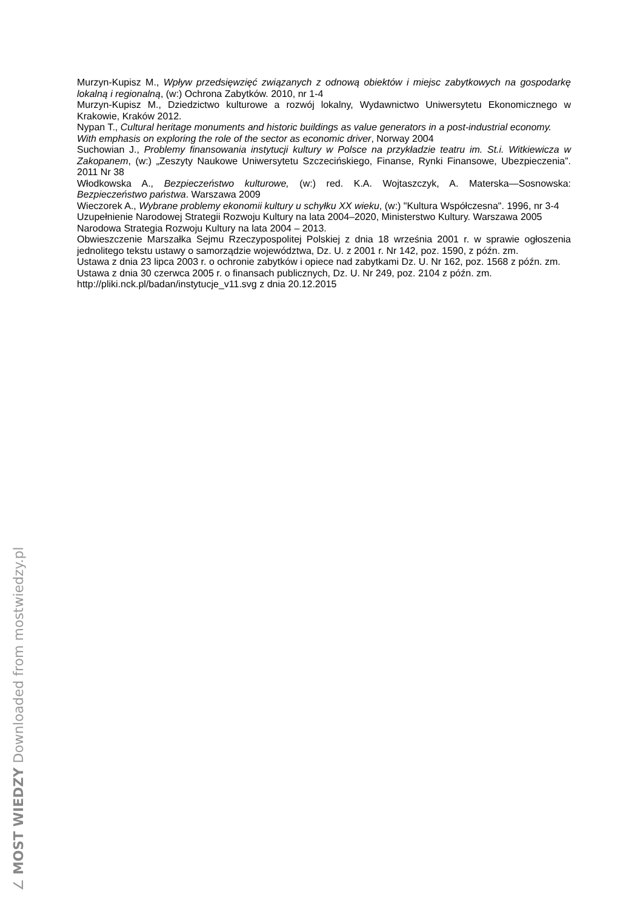Murzyn-Kupisz M., Wpływ przedsięwzięć związanych z odnową obiektów i miejsc zabytkowych na gospodarkę lokalną i regionalną, (w:) Ochrona Zabytków. 2010, nr 1-4
Murzyn-Kupisz M., Dziedzictwo kulturowe a rozwój lokalny, Wydawnictwo Uniwersytetu Ekonomicznego w Krakowie, Kraków 2012.
Nypan T., Cultural heritage monuments and historic buildings as value generators in a post-industrial economy. With emphasis on exploring the role of the sector as economic driver, Norway 2004
Suchowian J., Problemy finansowania instytucji kultury w Polsce na przykładzie teatru im. St.i. Witkiewicza w Zakopanem, (w:) „Zeszyty Naukowe Uniwersytetu Szczecińskiego, Finanse, Rynki Finansowe, Ubezpieczenia”. 2011 Nr 38
Włodkowska A., Bezpieczeństwo kulturowe, (w:) red. K.A. Wojtaszczyk, A. Materska—Sosnowska: Bezpieczeństwo państwa. Warszawa 2009
Wieczorek A., Wybrane problemy ekonomii kultury u schyłku XX wieku, (w:) "Kultura Współczesna". 1996, nr 3-4
Uzupełnienie Narodowej Strategii Rozwoju Kultury na lata 2004–2020, Ministerstwo Kultury. Warszawa 2005
Narodowa Strategia Rozwoju Kultury na lata 2004 – 2013.
Obwieszczenie Marszałka Sejmu Rzeczypospolitej Polskiej z dnia 18 września 2001 r. w sprawie ogłoszenia jednolitego tekstu ustawy o samorządzie województwa, Dz. U. z 2001 r. Nr 142, poz. 1590, z późn. zm.
Ustawa z dnia 23 lipca 2003 r. o ochronie zabytków i opiece nad zabytkami Dz. U. Nr 162, poz. 1568 z późn. zm.
Ustawa z dnia 30 czerwca 2005 r. o finansach publicznych, Dz. U. Nr 249, poz. 2104 z późn. zm.
http://pliki.nck.pl/badan/instytucje_v11.svg z dnia 20.12.2015
∠ MOST WIEDZY Downloaded from mostwiedzy.pl